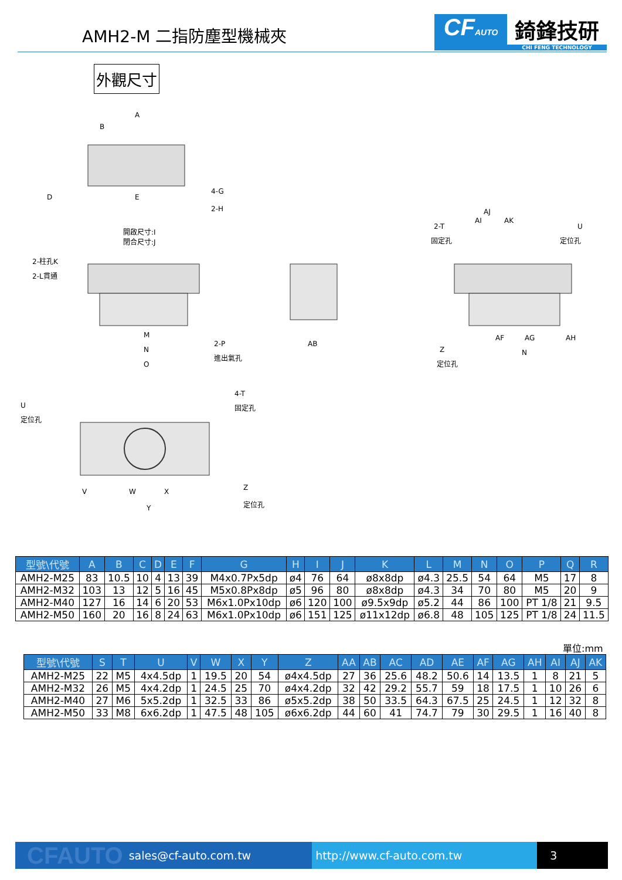AMH2-M 二指防塵型機械夾
CFAUTO
錡鋒技研
CHI FENG TECHNOLOGY
外觀尺寸
A
B
D
E
4-G
2-H
開啟尺寸:I
閉合尺寸:J
2-柱孔K
2-L貫通
M
N
O
2-P
進出氣孔
AB
2-T
固定孔
AI
AJ
AK
U
定位孔
AF
AG
AH
N
Z
定位孔
U
定位孔
4-T
固定孔
V
W
X
Y
Z
定位孔
| 型號\代號 | A | B | C | D | E | F | G | H | I | J | K | L | M | N | O | P | Q | R |
| --- | --- | --- | --- | --- | --- | --- | --- | --- | --- | --- | --- | --- | --- | --- | --- | --- | --- | --- |
| AMH2-M25 | 83 | 10.5 | 10 | 4 | 13 | 39 | M4x0.7Px5dp | ø4 | 76 | 64 | ø8x8dp | ø4.3 | 25.5 | 54 | 64 | M5 | 17 | 8 |
| AMH2-M32 | 103 | 13 | 12 | 5 | 16 | 45 | M5x0.8Px8dp | ø5 | 96 | 80 | ø8x8dp | ø4.3 | 34 | 70 | 80 | M5 | 20 | 9 |
| AMH2-M40 | 127 | 16 | 14 | 6 | 20 | 53 | M6x1.0Px10dp | ø6 | 120 | 100 | ø9.5x9dp | ø5.2 | 44 | 86 | 100 | PT 1/8 | 21 | 9.5 |
| AMH2-M50 | 160 | 20 | 16 | 8 | 24 | 63 | M6x1.0Px10dp | ø6 | 151 | 125 | ø11x12dp | ø6.8 | 48 | 105 | 125 | PT 1/8 | 24 | 11.5 |
單位:mm
| 型號\代號 | S | T | U | V | W | X | Y | Z | AA | AB | AC | AD | AE | AF | AG | AH | AI | AJ | AK |
| --- | --- | --- | --- | --- | --- | --- | --- | --- | --- | --- | --- | --- | --- | --- | --- | --- | --- | --- | --- |
| AMH2-M25 | 22 | M5 | 4x4.5dp | 1 | 19.5 | 20 | 54 | ø4x4.5dp | 27 | 36 | 25.6 | 48.2 | 50.6 | 14 | 13.5 | 1 | 8 | 21 | 5 |
| AMH2-M32 | 26 | M5 | 4x4.2dp | 1 | 24.5 | 25 | 70 | ø4x4.2dp | 32 | 42 | 29.2 | 55.7 | 59 | 18 | 17.5 | 1 | 10 | 26 | 6 |
| AMH2-M40 | 27 | M6 | 5x5.2dp | 1 | 32.5 | 33 | 86 | ø5x5.2dp | 38 | 50 | 33.5 | 64.3 | 67.5 | 25 | 24.5 | 1 | 12 | 32 | 8 |
| AMH2-M50 | 33 | M8 | 6x6.2dp | 1 | 47.5 | 48 | 105 | ø6x6.2dp | 44 | 60 | 41 | 74.7 | 79 | 30 | 29.5 | 1 | 16 | 40 | 8 |
CFAUTO sales@cf-auto.com.tw http://www.cf-auto.com.tw 3